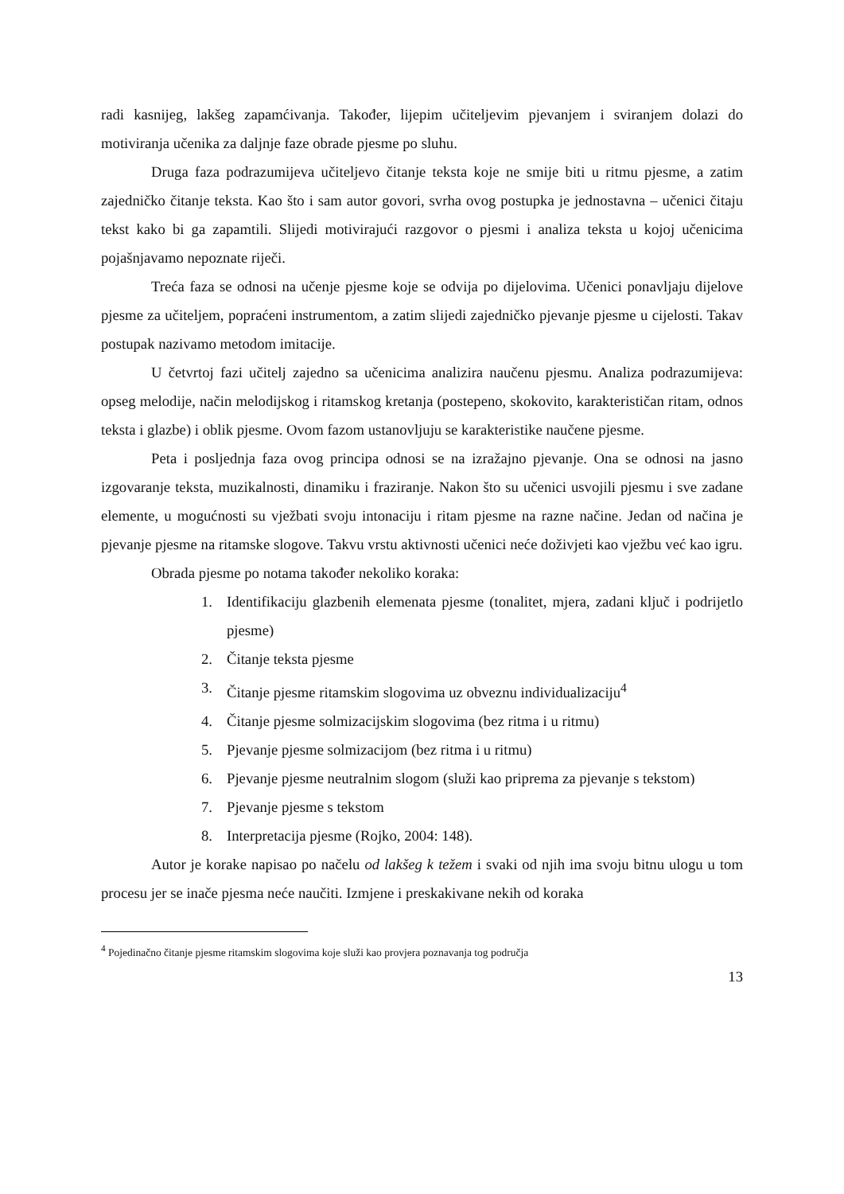radi kasnijeg, lakšeg zapamćivanja. Također, lijepim učiteljevim pjevanjem i sviranjem dolazi do motiviranja učenika za daljnje faze obrade pjesme po sluhu.
Druga faza podrazumijeva učiteljevo čitanje teksta koje ne smije biti u ritmu pjesme, a zatim zajedničko čitanje teksta. Kao što i sam autor govori, svrha ovog postupka je jednostavna – učenici čitaju tekst kako bi ga zapamtili. Slijedi motivirajući razgovor o pjesmi i analiza teksta u kojoj učenicima pojašnjavamo nepoznate riječi.
Treća faza se odnosi na učenje pjesme koje se odvija po dijelovima. Učenici ponavljaju dijelove pjesme za učiteljem, popraćeni instrumentom, a zatim slijedi zajedničko pjevanje pjesme u cijelosti. Takav postupak nazivamo metodom imitacije.
U četvrtoj fazi učitelj zajedno sa učenicima analizira naučenu pjesmu. Analiza podrazumijeva: opseg melodije, način melodijskog i ritamskog kretanja (postepeno, skokovito, karakterističan ritam, odnos teksta i glazbe) i oblik pjesme. Ovom fazom ustanovljuju se karakteristike naučene pjesme.
Peta i posljednja faza ovog principa odnosi se na izražajno pjevanje. Ona se odnosi na jasno izgovaranje teksta, muzikalnosti, dinamiku i fraziranje. Nakon što su učenici usvojili pjesmu i sve zadane elemente, u mogućnosti su vježbati svoju intonaciju i ritam pjesme na razne načine. Jedan od načina je pjevanje pjesme na ritamske slogove. Takvu vrstu aktivnosti učenici neće doživjeti kao vježbu već kao igru.
Obrada pjesme po notama također nekoliko koraka:
1. Identifikaciju glazbenih elemenata pjesme (tonalitet, mjera, zadani ključ i podrijetlo pjesme)
2. Čitanje teksta pjesme
3. Čitanje pjesme ritamskim slogovima uz obveznu individualizaciju<sup>4</sup>
4. Čitanje pjesme solmizacijskim slogovima (bez ritma i u ritmu)
5. Pjevanje pjesme solmizacijom (bez ritma i u ritmu)
6. Pjevanje pjesme neutralnim slogom (služi kao priprema za pjevanje s tekstom)
7. Pjevanje pjesme s tekstom
8. Interpretacija pjesme (Rojko, 2004: 148).
Autor je korake napisao po načelu od lakšeg k težem i svaki od njih ima svoju bitnu ulogu u tom procesu jer se inače pjesma neće naučiti. Izmjene i preskakivane nekih od koraka
<sup>4</sup> Pojedinačno čitanje pjesme ritamskim slogovima koje služi kao provjera poznavanja tog područja
13